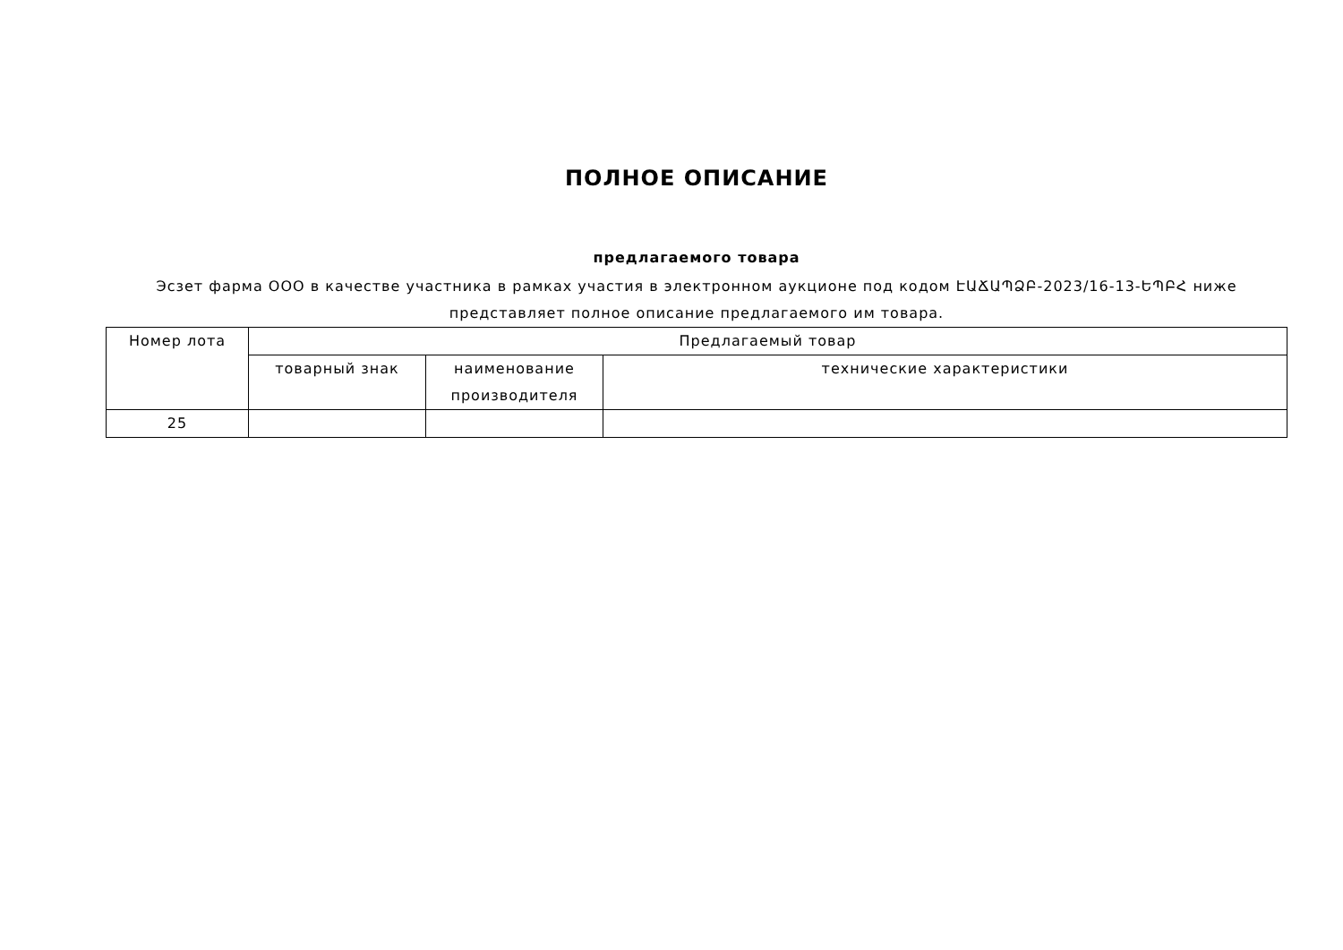ПОЛНОЕ ОПИСАНИЕ
предлагаемого товара
Эсзет фарма ООО в качестве участника в рамках участия в электронном аукционе под кодом ԷԱՃԱՊՁԲ-2023/16-13-ԵՊԲՀ ниже представляет полное описание предлагаемого им товара.
| Номер лота | Предлагаемый товар | | |
| --- | --- | --- | --- |
| | товарный знак | наименование производителя | технические характеристики |
| 25 | | | |